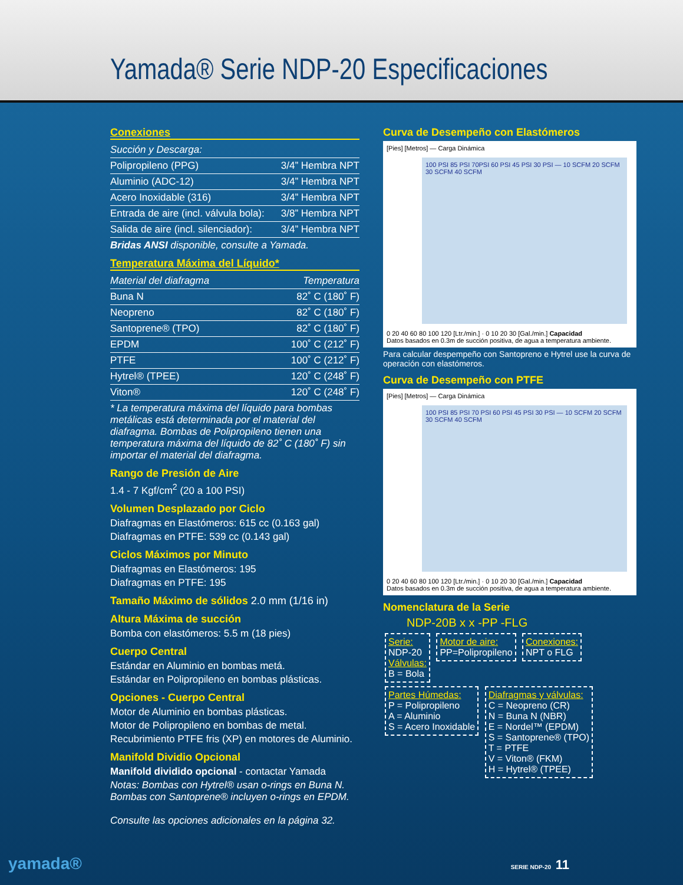Yamada® Serie NDP-20 Especificaciones
Conexiones
| Succión y Descarga: | |
| Polipropileno (PPG) | 3/4” Hembra NPT |
| Aluminio (ADC-12) | 3/4” Hembra NPT |
| Acero Inoxidable (316) | 3/4” Hembra NPT |
| Entrada de aire (incl. válvula bola): | 3/8” Hembra NPT |
| Salida de aire (incl. silenciador): | 3/4” Hembra NPT |
Bridas ANSI disponible, consulte a Yamada.
Temperatura Máxima del Líquido*
| Material del diafragma | Temperatura |
| Buna N | 82˚ C (180˚ F) |
| Neopreno | 82˚ C (180˚ F) |
| Santoprene® (TPO) | 82˚ C (180˚ F) |
| EPDM | 100˚ C (212˚ F) |
| PTFE | 100˚ C (212˚ F) |
| Hytrel® (TPEE) | 120˚ C (248˚ F) |
| Viton® | 120˚ C (248˚ F) |
* La temperatura máxima del líquido para bombas metálicas está determinada por el material del diafragma. Bombas de Polipropileno tienen una temperatura máxima del líquido de 82˚ C (180˚ F) sin importar el material del diafragma.
Rango de Presión de Aire
1.4 - 7 Kgf/cm<sup>2</sup> (20 a 100 PSI)
Volumen Desplazado por Ciclo
Diafragmas en Elastómeros: 615 cc (0.163 gal)
Diafragmas en PTFE: 539 cc (0.143 gal)
Ciclos Máximos por Minuto
Diafragmas en Elastómeros: 195
Diafragmas en PTFE: 195
Tamaño Máximo de sólidos 2.0 mm (1/16 in)
Altura Máxima de succión
Bomba con elastómeros: 5.5 m (18 pies)
Cuerpo Central
Estándar en Aluminio en bombas metá.
Estándar en Polipropileno en bombas plásticas.
Opciones - Cuerpo Central
Motor de Aluminio en bombas plásticas.
Motor de Polipropileno en bombas de metal.
Recubrimiento PTFE fris (XP) en motores de Aluminio.
Manifold Dividio Opcional
Manifold dividido opcional - contactar Yamada
Notas: Bombas con Hytrel® usan o-rings en Buna N.
Bombas con Santoprene® incluyen o-rings en EPDM.
Consulte las opciones adicionales en la página 32.
Curva de Desempeño con Elastómeros
[Pies] [Metros] — Carga Dinámica
100 PSI 85 PSI 70PSI 60 PSI 45 PSI 30 PSI — 10 SCFM 20 SCFM 30 SCFM 40 SCFM
0 20 40 60 80 100 120 [Ltr./min.] · 0 10 20 30 [Gal./min.] Capacidad
Datos basados en 0.3m de succión positiva, de agua a temperatura ambiente.
Para calcular despempeño con Santopreno e Hytrel use la curva de operación con elastómeros.
Curva de Desempeño con PTFE
[Pies] [Metros] — Carga Dinámica
100 PSI 85 PSI 70 PSI 60 PSI 45 PSI 30 PSI — 10 SCFM 20 SCFM 30 SCFM 40 SCFM
0 20 40 60 80 100 120 [Ltr./min.] · 0 10 20 30 [Gal./min.] Capacidad
Datos basados en 0.3m de succión positiva, de agua a temperatura ambiente.
Nomenclatura de la Serie
NDP-20B x x -PP -FLG
Serie:
NDP-20
Válvulas:
B = Bola
Motor de aire:
PP=Polipropileno
Conexiones:
NPT o FLG
Partes Húmedas:
P = Polipropileno
A = Aluminio
S = Acero Inoxidable
Diafragmas y válvulas:
C = Neopreno (CR)
N = Buna N (NBR)
E = Nordel™ (EPDM)
S = Santoprene® (TPO)
T = PTFE
V = Viton® (FKM)
H = Hytrel® (TPEE)
yamada® SERIE NDP-20 11